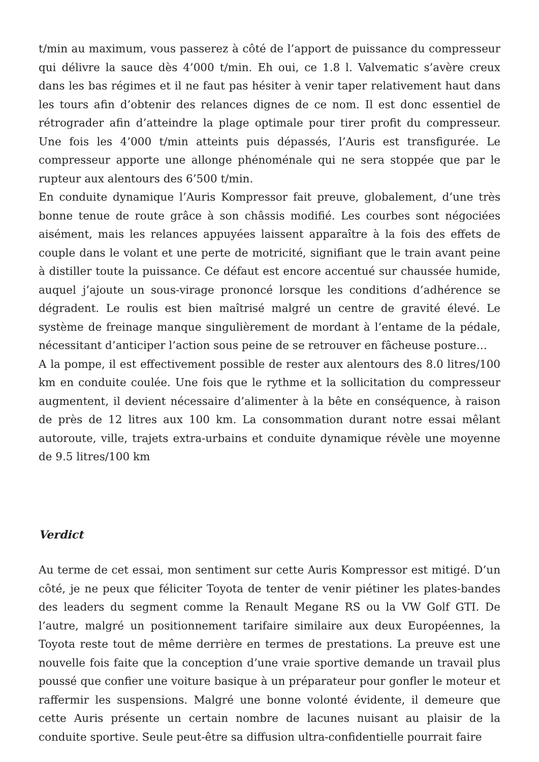t/min au maximum, vous passerez à côté de l’apport de puissance du compresseur qui délivre la sauce dès 4’000 t/min. Eh oui, ce 1.8 l. Valvematic s’avère creux dans les bas régimes et il ne faut pas hésiter à venir taper relativement haut dans les tours afin d’obtenir des relances dignes de ce nom. Il est donc essentiel de rétrograder afin d’atteindre la plage optimale pour tirer profit du compresseur. Une fois les 4’000 t/min atteints puis dépassés, l’Auris est transfigurée. Le compresseur apporte une allonge phénoménale qui ne sera stoppée que par le rupteur aux alentours des 6’500 t/min.
En conduite dynamique l’Auris Kompressor fait preuve, globalement, d’une très bonne tenue de route grâce à son châssis modifié. Les courbes sont négociées aisément, mais les relances appuyées laissent apparaître à la fois des effets de couple dans le volant et une perte de motricité, signifiant que le train avant peine à distiller toute la puissance. Ce défaut est encore accentué sur chaussée humide, auquel j’ajoute un sous-virage prononcé lorsque les conditions d’adhérence se dégradent. Le roulis est bien maîtrisé malgré un centre de gravité élevé. Le système de freinage manque singulièrement de mordant à l’entame de la pédale, nécessitant d’anticiper l’action sous peine de se retrouver en fâcheuse posture…
A la pompe, il est effectivement possible de rester aux alentours des 8.0 litres/100 km en conduite coulée. Une fois que le rythme et la sollicitation du compresseur augmentent, il devient nécessaire d’alimenter à la bête en conséquence, à raison de près de 12 litres aux 100 km. La consommation durant notre essai mêlant autoroute, ville, trajets extra-urbains et conduite dynamique révèle une moyenne de 9.5 litres/100 km
Verdict
Au terme de cet essai, mon sentiment sur cette Auris Kompressor est mitigé. D’un côté, je ne peux que féliciter Toyota de tenter de venir piétiner les plates-bandes des leaders du segment comme la Renault Megane RS ou la VW Golf GTI. De l’autre, malgré un positionnement tarifaire similaire aux deux Européennes, la Toyota reste tout de même derrière en termes de prestations. La preuve est une nouvelle fois faite que la conception d’une vraie sportive demande un travail plus poussé que confier une voiture basique à un préparateur pour gonfler le moteur et raffermir les suspensions. Malgré une bonne volonté évidente, il demeure que cette Auris présente un certain nombre de lacunes nuisant au plaisir de la conduite sportive. Seule peut-être sa diffusion ultra-confidentielle pourrait faire